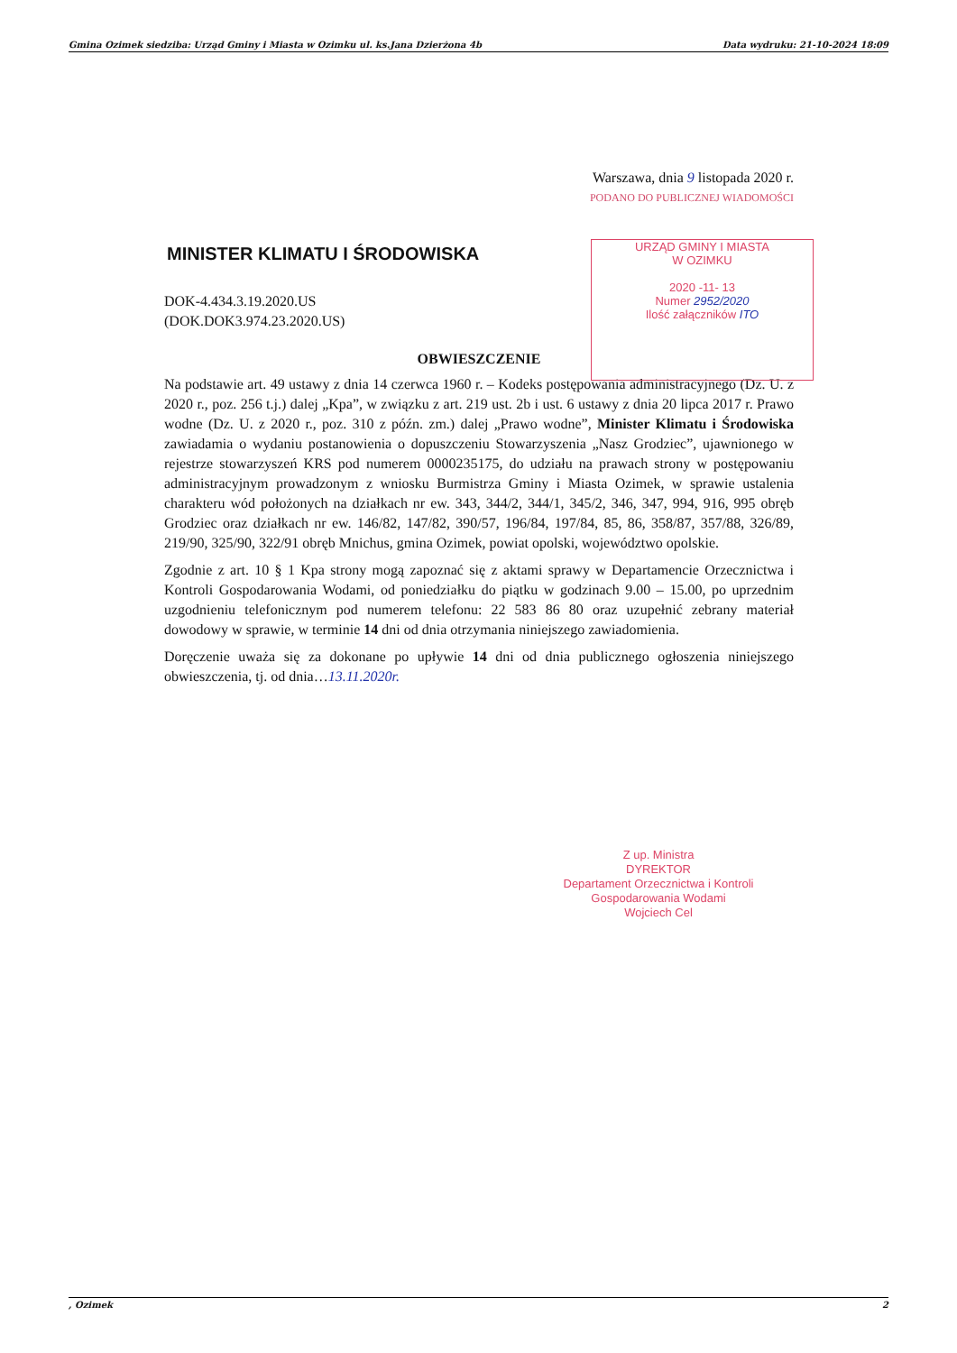Gmina Ozimek siedziba: Urząd Gminy i Miasta w Ozimku ul. ks.Jana Dzierżona 4b Data wydruku: 21-10-2024 18:09
Warszawa, dnia 9 listopada 2020 r.
PODANO DO PUBLICZNEJ WIADOMOŚCI
MINISTER KLIMATU I ŚRODOWISKA
DOK-4.434.3.19.2020.US
(DOK.DOK3.974.23.2020.US)
OBWIESZCZENIE
Na podstawie art. 49 ustawy z dnia 14 czerwca 1960 r. – Kodeks postępowania administracyjnego (Dz. U. z 2020 r., poz. 256 t.j.) dalej „Kpa”, w związku z art. 219 ust. 2b i ust. 6 ustawy z dnia 20 lipca 2017 r. Prawo wodne (Dz. U. z 2020 r., poz. 310 z późn. zm.) dalej „Prawo wodne”, Minister Klimatu i Środowiska zawiadamia o wydaniu postanowienia o dopuszczeniu Stowarzyszenia „Nasz Grodziec”, ujawnionego w rejestrze stowarzyszeń KRS pod numerem 0000235175, do udziału na prawach strony w postępowaniu administracyjnym prowadzonym z wniosku Burmistrza Gminy i Miasta Ozimek, w sprawie ustalenia charakteru wód położonych na działkach nr ew. 343, 344/2, 344/1, 345/2, 346, 347, 994, 916, 995 obręb Grodziec oraz działkach nr ew. 146/82, 147/82, 390/57, 196/84, 197/84, 85, 86, 358/87, 357/88, 326/89, 219/90, 325/90, 322/91 obręb Mnichus, gmina Ozimek, powiat opolski, województwo opolskie.
Zgodnie z art. 10 § 1 Kpa strony mogą zapoznać się z aktami sprawy w Departamencie Orzecznictwa i Kontroli Gospodarowania Wodami, od poniedziałku do piątku w godzinach 9.00 – 15.00, po uprzednim uzgodnieniu telefonicznym pod numerem telefonu: 22 583 86 80 oraz uzupełnić zebrany materiał dowodowy w sprawie, w terminie 14 dni od dnia otrzymania niniejszego zawiadomienia.
Doręczenie uważa się za dokonane po upływie 14 dni od dnia publicznego ogłoszenia niniejszego obwieszczenia, tj. od dnia…13.11.2020r.
URZĄD GMINY I MIASTA
W OZIMKU
2020 -11- 13
Numer 2952/2020
Ilość załączników ITO
Z up. Ministra
DYREKTOR
Departament Orzecznictwa i Kontroli
Gospodarowania Wodami
Wojciech Cel
, Ozimek 2